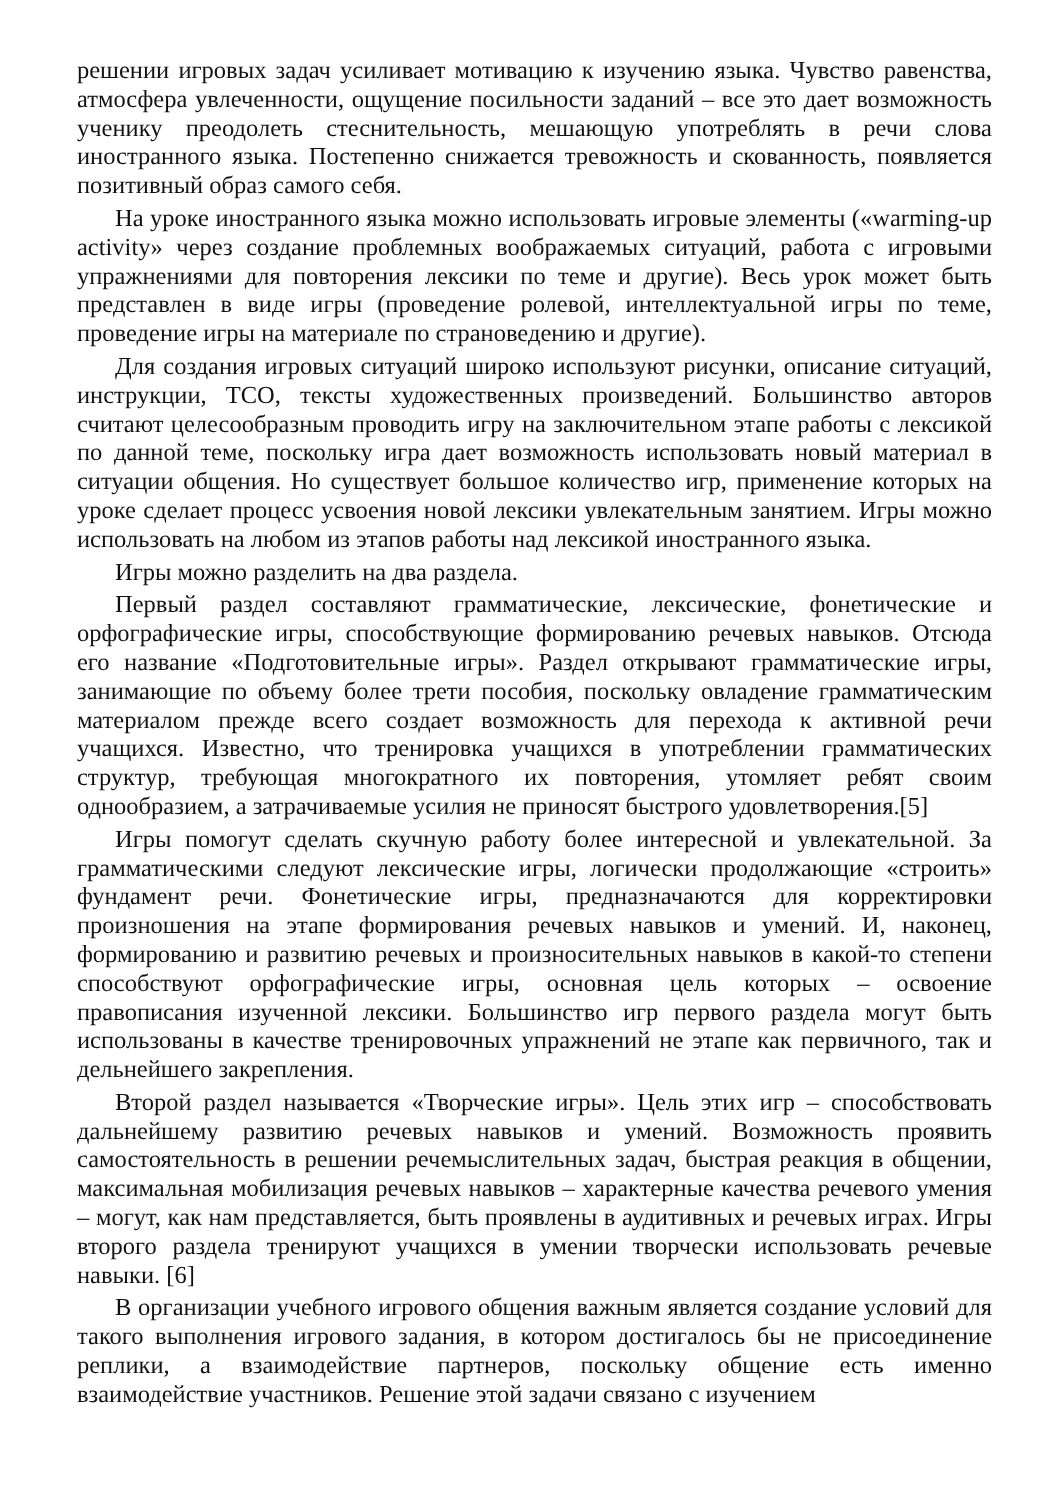решении игровых задач усиливает мотивацию к изучению языка. Чувство равенства, атмосфера увлеченности, ощущение посильности заданий – все это дает возможность ученику преодолеть стеснительность, мешающую употреблять в речи слова иностранного языка. Постепенно снижается тревожность и скованность, появляется позитивный образ самого себя.
На уроке иностранного языка можно использовать игровые элементы («warming-up activity» через создание проблемных воображаемых ситуаций, работа с игровыми упражнениями для повторения лексики по теме и другие). Весь урок может быть представлен в виде игры (проведение ролевой, интеллектуальной игры по теме, проведение игры на материале по страноведению и другие).
Для создания игровых ситуаций широко используют рисунки, описание ситуаций, инструкции, ТСО, тексты художественных произведений. Большинство авторов считают целесообразным проводить игру на заключительном этапе работы с лексикой по данной теме, поскольку игра дает возможность использовать новый материал в ситуации общения. Но существует большое количество игр, применение которых на уроке сделает процесс усвоения новой лексики увлекательным занятием. Игры можно использовать на любом из этапов работы над лексикой иностранного языка.
Игры можно разделить на два раздела.
Первый раздел составляют грамматические, лексические, фонетические и орфографические игры, способствующие формированию речевых навыков. Отсюда его название «Подготовительные игры». Раздел открывают грамматические игры, занимающие по объему более трети пособия, поскольку овладение грамматическим материалом прежде всего создает возможность для перехода к активной речи учащихся. Известно, что тренировка учащихся в употреблении грамматических структур, требующая многократного их повторения, утомляет ребят своим однообразием, а затрачиваемые усилия не приносят быстрого удовлетворения.[5]
Игры помогут сделать скучную работу более интересной и увлекательной. За грамматическими следуют лексические игры, логически продолжающие «строить» фундамент речи. Фонетические игры, предназначаются для корректировки произношения на этапе формирования речевых навыков и умений. И, наконец, формированию и развитию речевых и произносительных навыков в какой-то степени способствуют орфографические игры, основная цель которых – освоение правописания изученной лексики. Большинство игр первого раздела могут быть использованы в качестве тренировочных упражнений не этапе как первичного, так и дельнейшего закрепления.
Второй раздел называется «Творческие игры». Цель этих игр – способствовать дальнейшему развитию речевых навыков и умений. Возможность проявить самостоятельность в решении речемыслительных задач, быстрая реакция в общении, максимальная мобилизация речевых навыков – характерные качества речевого умения – могут, как нам представляется, быть проявлены в аудитивных и речевых играх. Игры второго раздела тренируют учащихся в умении творчески использовать речевые навыки. [6]
В организации учебного игрового общения важным является создание условий для такого выполнения игрового задания, в котором достигалось бы не присоединение реплики, а взаимодействие партнеров, поскольку общение есть именно взаимодействие участников. Решение этой задачи связано с изучением